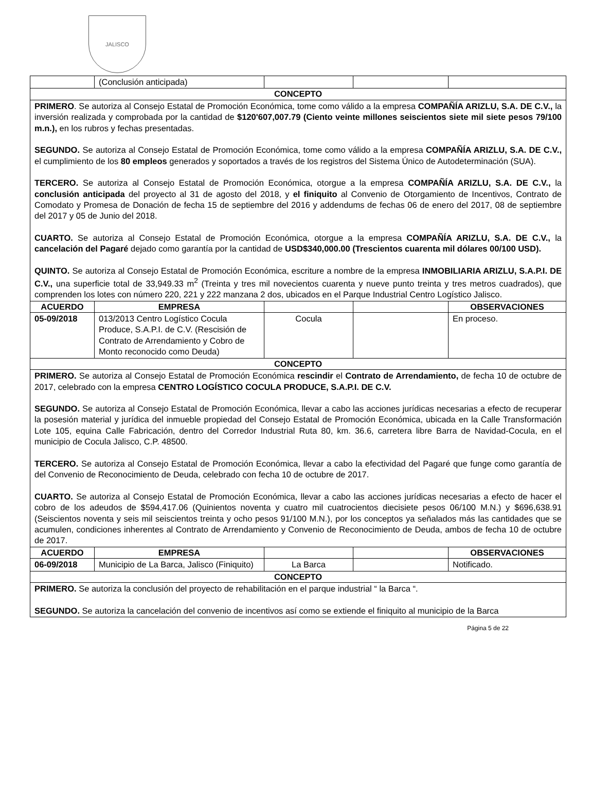JALISCO
| | (Conclusión anticipada) | | | |
| CONCEPTO | | | | |
| PRIMERO . Se autoriza al Consejo Estatal de Promoción Económica, tome como válido a la empresa COMPAÑÍA ARIZLU, S.A. DE C.V., la inversión realizada y comprobada por la cantidad de $120'607,007.79 (Ciento veinte millones seiscientos siete mil siete pesos 79/100 m.n.), en los rubros y fechas presentadas. SEGUNDO. Se autoriza al Consejo Estatal de Promoción Económica, tome como válido a la empresa COMPAÑÍA ARIZLU, S.A. DE C.V., el cumplimiento de los 80 empleos generados y soportados a través de los registros del Sistema Único de Autodeterminación (SUA). TERCERO. Se autoriza al Consejo Estatal de Promoción Económica, otorgue a la empresa COMPAÑÍA ARIZLU, S.A. DE C.V., la conclusión anticipada del proyecto al 31 de agosto del 2018, y el finiquito al Convenio de Otorgamiento de Incentivos, Contrato de Comodato y Promesa de Donación de fecha 15 de septiembre del 2016 y addendums de fechas 06 de enero del 2017, 08 de septiembre del 2017 y 05 de Junio del 2018. CUARTO. Se autoriza al Consejo Estatal de Promoción Económica, otorgue a la empresa COMPAÑÍA ARIZLU, S.A. DE C.V., la cancelación del Pagaré dejado como garantía por la cantidad de USD$340,000.00 (Trescientos cuarenta mil dólares 00/100 USD). QUINTO. Se autoriza al Consejo Estatal de Promoción Económica, escriture a nombre de la empresa INMOBILIARIA ARIZLU, S.A.P.I. DE C.V., una superficie total de 33,949.33 m<sup>2</sup> (Treinta y tres mil novecientos cuarenta y nueve punto treinta y tres metros cuadrados), que comprenden los lotes con número 220, 221 y 222 manzana 2 dos, ubicados en el Parque Industrial Centro Logístico Jalisco. | | | | |
| ACUERDO | EMPRESA | | | OBSERVACIONES |
| 05-09/2018 | 013/2013 Centro Logístico Cocula Produce, S.A.P.I. de C.V. (Rescisión de Contrato de Arrendamiento y Cobro de Monto reconocido como Deuda) | Cocula | | En proceso. |
| CONCEPTO | | | | |
| PRIMERO. Se autoriza al Consejo Estatal de Promoción Económica rescindir el Contrato de Arrendamiento, de fecha 10 de octubre de 2017, celebrado con la empresa CENTRO LOGÍSTICO COCULA PRODUCE, S.A.P.I. DE C.V. SEGUNDO. Se autoriza al Consejo Estatal de Promoción Económica, llevar a cabo las acciones jurídicas necesarias a efecto de recuperar la posesión material y jurídica del inmueble propiedad del Consejo Estatal de Promoción Económica, ubicada en la Calle Transformación Lote 105, equina Calle Fabricación, dentro del Corredor Industrial Ruta 80, km. 36.6, carretera libre Barra de Navidad-Cocula, en el municipio de Cocula Jalisco, C.P. 48500. TERCERO. Se autoriza al Consejo Estatal de Promoción Económica, llevar a cabo la efectividad del Pagaré que funge como garantía de del Convenio de Reconocimiento de Deuda, celebrado con fecha 10 de octubre de 2017. CUARTO. Se autoriza al Consejo Estatal de Promoción Económica, llevar a cabo las acciones jurídicas necesarias a efecto de hacer el cobro de los adeudos de $594,417.06 (Quinientos noventa y cuatro mil cuatrocientos diecisiete pesos 06/100 M.N.) y $696,638.91 (Seiscientos noventa y seis mil seiscientos treinta y ocho pesos 91/100 M.N.), por los conceptos ya señalados más las cantidades que se acumulen, condiciones inherentes al Contrato de Arrendamiento y Convenio de Reconocimiento de Deuda, ambos de fecha 10 de octubre de 2017. | | | | |
| ACUERDO | EMPRESA | | | OBSERVACIONES |
| 06-09/2018 | Municipio de La Barca, Jalisco (Finiquito) | La Barca | | Notificado. |
| CONCEPTO | | | | |
| PRIMERO. Se autoriza la conclusión del proyecto de rehabilitación en el parque industrial “ la Barca “. SEGUNDO. Se autoriza la cancelación del convenio de incentivos así como se extiende el finiquito al municipio de la Barca | | | | |
Página 5 de 22